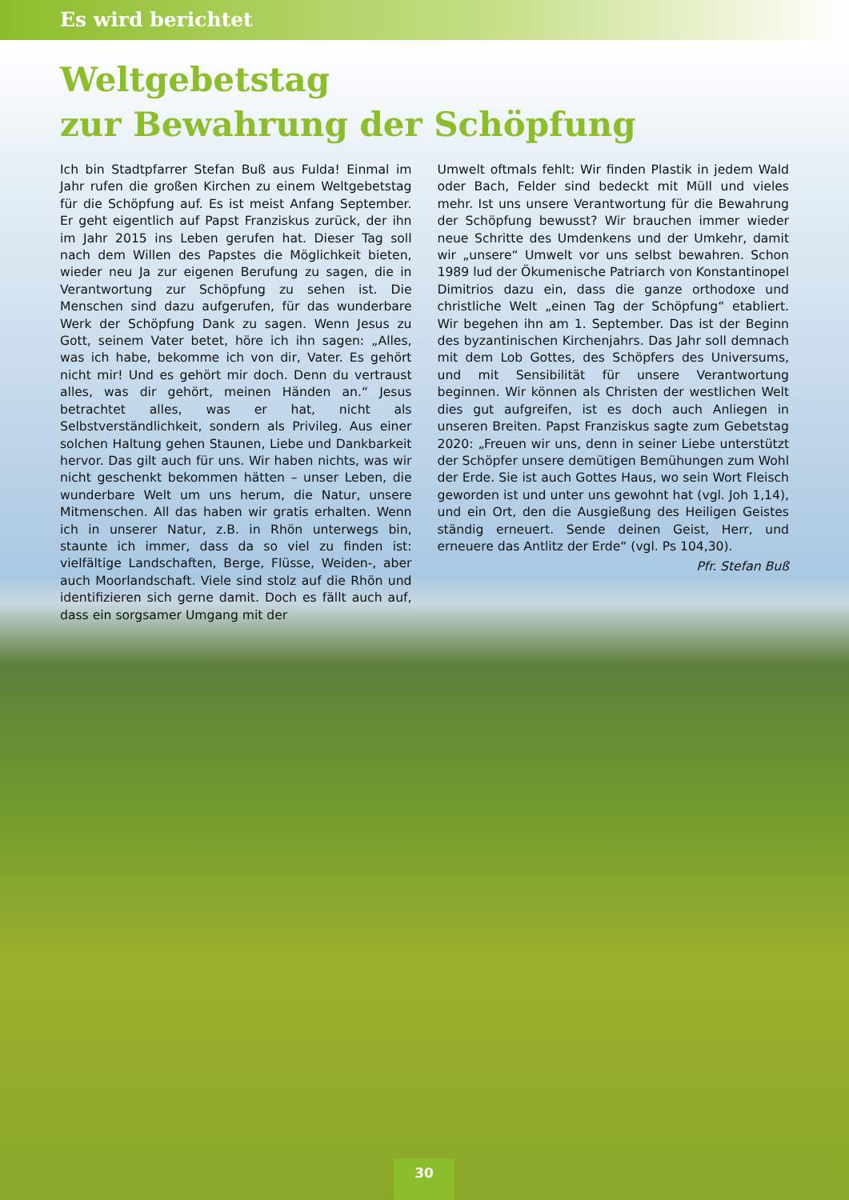Es wird berichtet
Weltgebetstag
zur Bewahrung der Schöpfung
Ich bin Stadtpfarrer Stefan Buß aus Fulda! Einmal im Jahr rufen die großen Kirchen zu einem Weltgebetstag für die Schöpfung auf. Es ist meist Anfang September. Er geht eigentlich auf Papst Franziskus zurück, der ihn im Jahr 2015 ins Leben gerufen hat. Dieser Tag soll nach dem Willen des Papstes die Möglichkeit bieten, wieder neu Ja zur eigenen Berufung zu sagen, die in Verantwortung zur Schöpfung zu sehen ist. Die Menschen sind dazu aufgerufen, für das wunderbare Werk der Schöpfung Dank zu sagen. Wenn Jesus zu Gott, seinem Vater betet, höre ich ihn sagen: „Alles, was ich habe, bekomme ich von dir, Vater. Es gehört nicht mir! Und es gehört mir doch. Denn du vertraust alles, was dir gehört, meinen Händen an.“ Jesus betrachtet alles, was er hat, nicht als Selbstverständlichkeit, sondern als Privileg. Aus einer solchen Haltung gehen Staunen, Liebe und Dankbarkeit hervor. Das gilt auch für uns. Wir haben nichts, was wir nicht geschenkt bekommen hätten – unser Leben, die wunderbare Welt um uns herum, die Natur, unsere Mitmenschen. All das haben wir gratis erhalten. Wenn ich in unserer Natur, z.B. in Rhön unterwegs bin, staunte ich immer, dass da so viel zu finden ist: vielfältige Landschaften, Berge, Flüsse, Weiden-, aber auch Moorlandschaft. Viele sind stolz auf die Rhön und identifizieren sich gerne damit. Doch es fällt auch auf, dass ein sorgsamer Umgang mit der
Umwelt oftmals fehlt: Wir finden Plastik in jedem Wald oder Bach, Felder sind bedeckt mit Müll und vieles mehr. Ist uns unsere Verantwortung für die Bewahrung der Schöpfung bewusst? Wir brauchen immer wieder neue Schritte des Umdenkens und der Umkehr, damit wir „unsere“ Umwelt vor uns selbst bewahren. Schon 1989 lud der Ökumenische Patriarch von Konstantinopel Dimitrios dazu ein, dass die ganze orthodoxe und christliche Welt „einen Tag der Schöpfung“ etabliert. Wir begehen ihn am 1. September. Das ist der Beginn des byzantinischen Kirchenjahrs. Das Jahr soll demnach mit dem Lob Gottes, des Schöpfers des Universums, und mit Sensibilität für unsere Verantwortung beginnen. Wir können als Christen der westlichen Welt dies gut aufgreifen, ist es doch auch Anliegen in unseren Breiten. Papst Franziskus sagte zum Gebetstag 2020: „Freuen wir uns, denn in seiner Liebe unterstützt der Schöpfer unsere demütigen Bemühungen zum Wohl der Erde. Sie ist auch Gottes Haus, wo sein Wort Fleisch geworden ist und unter uns gewohnt hat (vgl. Joh 1,14), und ein Ort, den die Ausgießung des Heiligen Geistes ständig erneuert. Sende deinen Geist, Herr, und erneuere das Antlitz der Erde“ (vgl. Ps 104,30).
Pfr. Stefan Buß
30